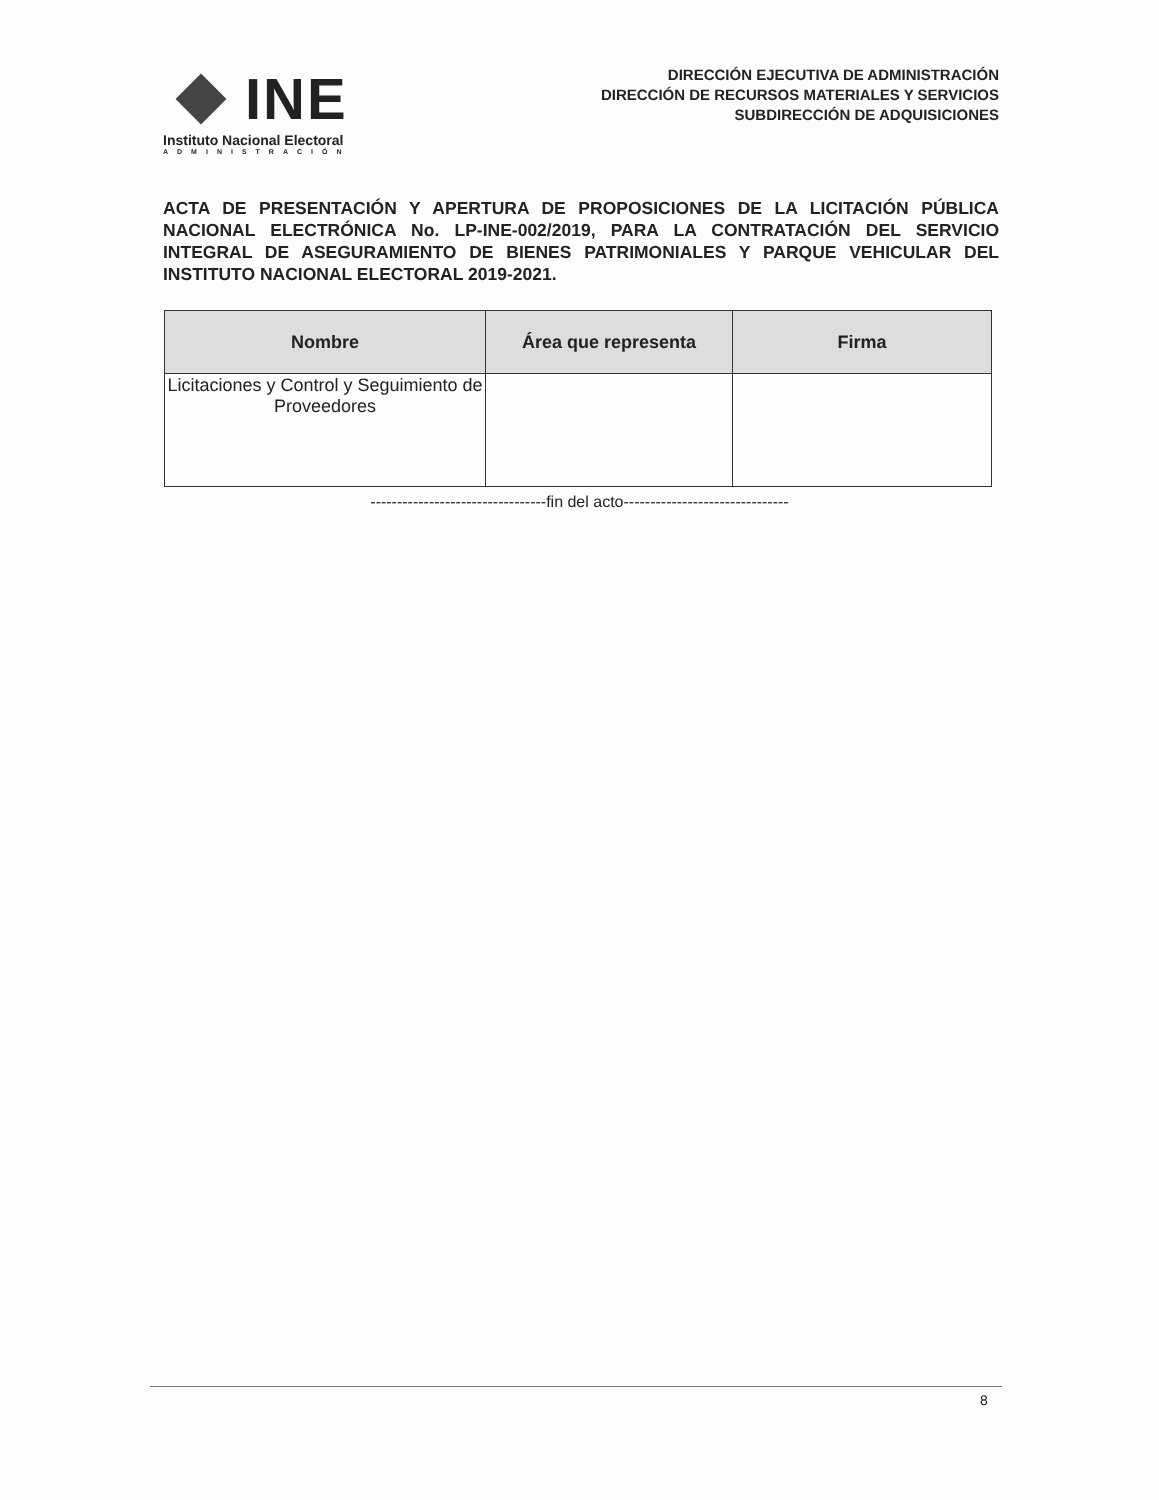INE
Instituto Nacional Electoral
ADMINISTRACIÓN
DIRECCIÓN EJECUTIVA DE ADMINISTRACIÓN
DIRECCIÓN DE RECURSOS MATERIALES Y SERVICIOS
SUBDIRECCIÓN DE ADQUISICIONES
ACTA DE PRESENTACIÓN Y APERTURA DE PROPOSICIONES DE LA LICITACIÓN PÚBLICA NACIONAL ELECTRÓNICA No. LP-INE-002/2019, PARA LA CONTRATACIÓN DEL SERVICIO INTEGRAL DE ASEGURAMIENTO DE BIENES PATRIMONIALES Y PARQUE VEHICULAR DEL INSTITUTO NACIONAL ELECTORAL 2019-2021.
| Nombre | Área que representa | Firma |
| --- | --- | --- |
| Licitaciones y Control y Seguimiento de Proveedores | | |
---------------------------------fin del acto-------------------------------
8